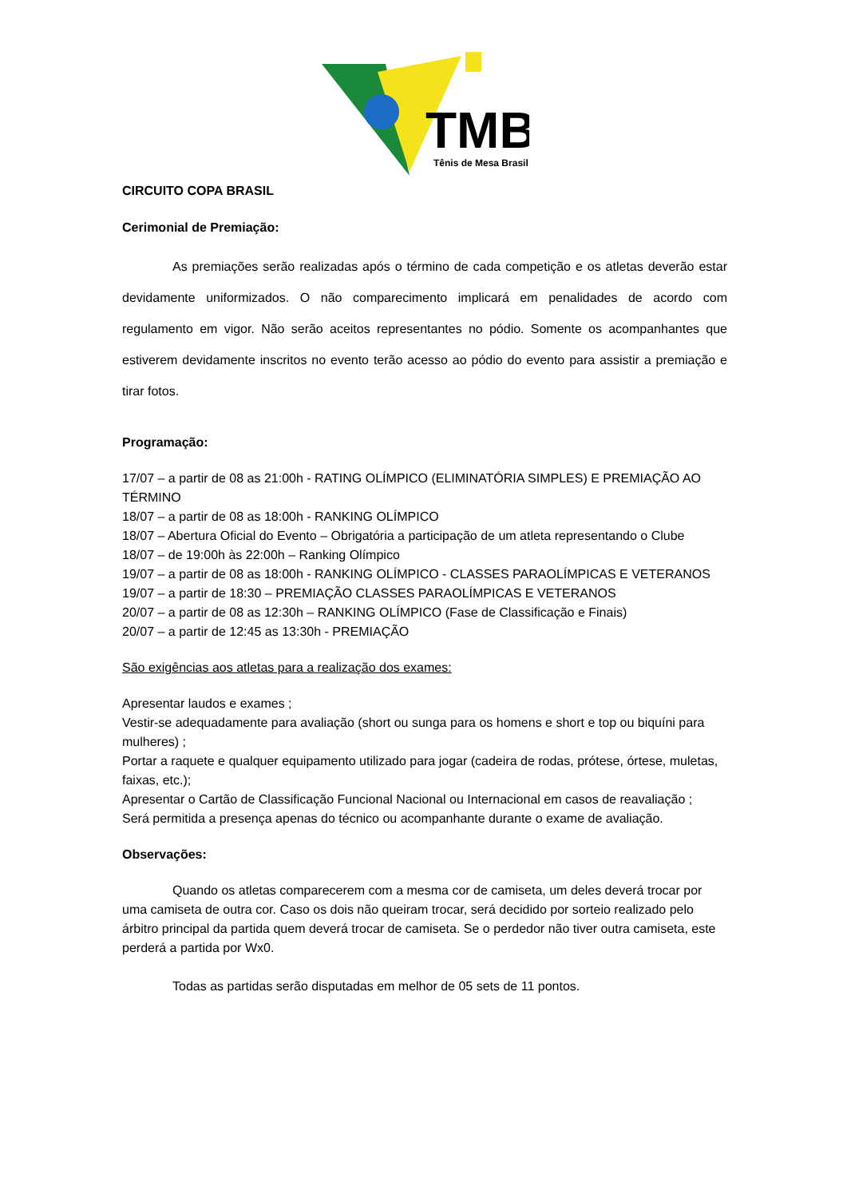TMB
Tênis de Mesa Brasil
CIRCUITO COPA BRASIL
Cerimonial de Premiação:
As premiações serão realizadas após o término de cada competição e os atletas deverão estar devidamente uniformizados. O não comparecimento implicará em penalidades de acordo com regulamento em vigor. Não serão aceitos representantes no pódio. Somente os acompanhantes que estiverem devidamente inscritos no evento terão acesso ao pódio do evento para assistir a premiação e tirar fotos.
Programação:
17/07 – a partir de 08 as 21:00h - RATING OLÍMPICO (ELIMINATÓRIA SIMPLES) E PREMIAÇÃO AO TÉRMINO
18/07 – a partir de 08 as 18:00h - RANKING OLÍMPICO
18/07 – Abertura Oficial do Evento – Obrigatória a participação de um atleta representando o Clube
18/07 – de 19:00h às 22:00h – Ranking Olímpico
19/07 – a partir de 08 as 18:00h - RANKING OLÍMPICO - CLASSES PARAOLÍMPICAS E VETERANOS
19/07 – a partir de 18:30 – PREMIAÇÃO CLASSES PARAOLÍMPICAS E VETERANOS
20/07 – a partir de 08 as 12:30h – RANKING OLÍMPICO (Fase de Classificação e Finais)
20/07 – a partir de 12:45 as 13:30h - PREMIAÇÃO
São exigências aos atletas para a realização dos exames:
Apresentar laudos e exames ;
Vestir-se adequadamente para avaliação (short ou sunga para os homens e short e top ou biquíni para mulheres) ;
Portar a raquete e qualquer equipamento utilizado para jogar (cadeira de rodas, prótese, órtese, muletas, faixas, etc.);
Apresentar o Cartão de Classificação Funcional Nacional ou Internacional em casos de reavaliação ;
Será permitida a presença apenas do técnico ou acompanhante durante o exame de avaliação.
Observações:
Quando os atletas comparecerem com a mesma cor de camiseta, um deles deverá trocar por uma camiseta de outra cor. Caso os dois não queiram trocar, será decidido por sorteio realizado pelo árbitro principal da partida quem deverá trocar de camiseta. Se o perdedor não tiver outra camiseta, este perderá a partida por Wx0.
Todas as partidas serão disputadas em melhor de 05 sets de 11 pontos.